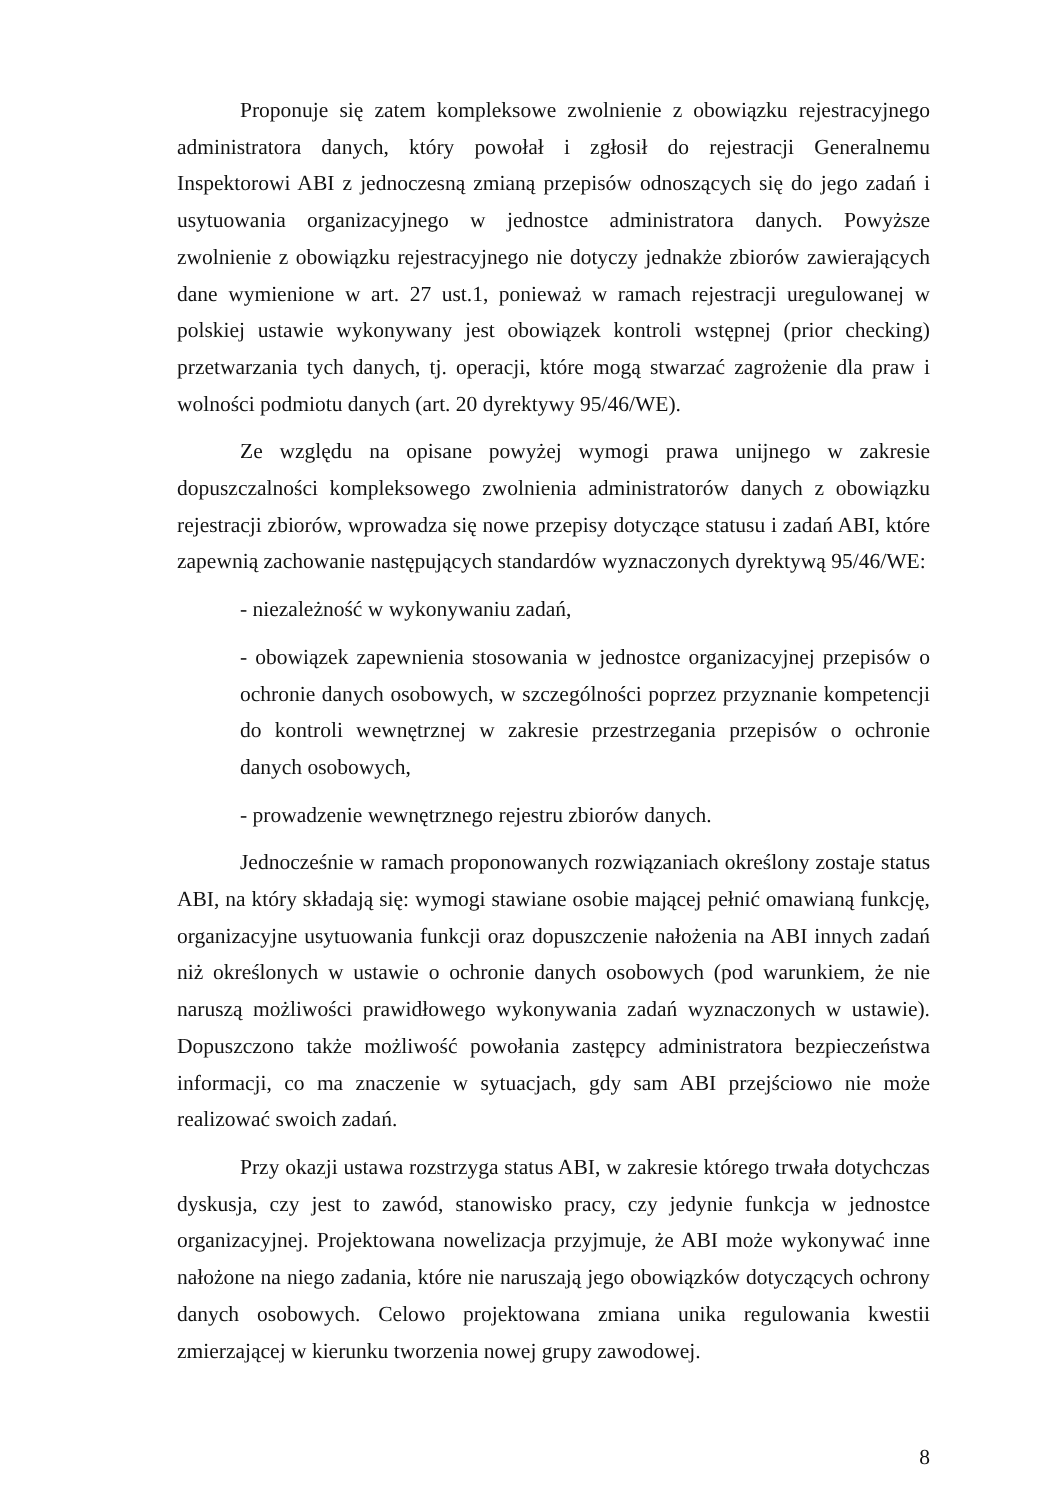Proponuje się zatem kompleksowe zwolnienie z obowiązku rejestracyjnego administratora danych, który powołał i zgłosił do rejestracji Generalnemu Inspektorowi ABI z jednoczesną zmianą przepisów odnoszących się do jego zadań i usytuowania organizacyjnego w jednostce administratora danych. Powyższe zwolnienie z obowiązku rejestracyjnego nie dotyczy jednakże zbiorów zawierających dane wymienione w art. 27 ust.1, ponieważ w ramach rejestracji uregulowanej w polskiej ustawie wykonywany jest obowiązek kontroli wstępnej (prior checking) przetwarzania tych danych, tj. operacji, które mogą stwarzać zagrożenie dla praw i wolności podmiotu danych (art. 20 dyrektywy 95/46/WE).
Ze względu na opisane powyżej wymogi prawa unijnego w zakresie dopuszczalności kompleksowego zwolnienia administratorów danych z obowiązku rejestracji zbiorów, wprowadza się nowe przepisy dotyczące statusu i zadań ABI, które zapewnią zachowanie następujących standardów wyznaczonych dyrektywą 95/46/WE:
- niezależność w wykonywaniu zadań,
- obowiązek zapewnienia stosowania w jednostce organizacyjnej przepisów o ochronie danych osobowych, w szczególności poprzez przyznanie kompetencji do kontroli wewnętrznej w zakresie przestrzegania przepisów o ochronie danych osobowych,
- prowadzenie wewnętrznego rejestru zbiorów danych.
Jednocześnie w ramach proponowanych rozwiązaniach określony zostaje status ABI, na który składają się: wymogi stawiane osobie mającej pełnić omawianą funkcję, organizacyjne usytuowania funkcji oraz dopuszczenie nałożenia na ABI innych zadań niż określonych w ustawie o ochronie danych osobowych (pod warunkiem, że nie naruszą możliwości prawidłowego wykonywania zadań wyznaczonych w ustawie). Dopuszczono także możliwość powołania zastępcy administratora bezpieczeństwa informacji, co ma znaczenie w sytuacjach, gdy sam ABI przejściowo nie może realizować swoich zadań.
Przy okazji ustawa rozstrzyga status ABI, w zakresie którego trwała dotychczas dyskusja, czy jest to zawód, stanowisko pracy, czy jedynie funkcja w jednostce organizacyjnej. Projektowana nowelizacja przyjmuje, że ABI może wykonywać inne nałożone na niego zadania, które nie naruszają jego obowiązków dotyczących ochrony danych osobowych. Celowo projektowana zmiana unika regulowania kwestii zmierzającej w kierunku tworzenia nowej grupy zawodowej.
8